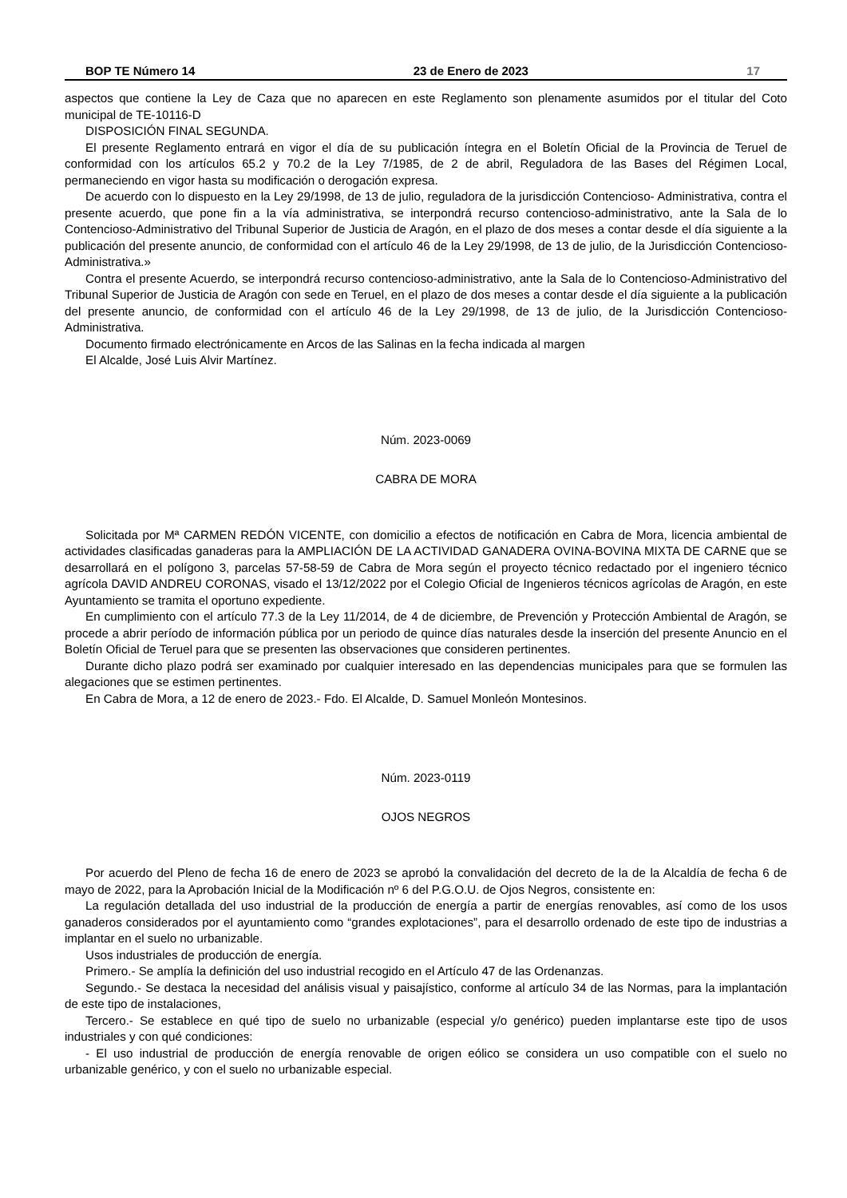BOP TE Número 14 23 de Enero de 2023 17
aspectos que contiene la Ley de Caza que no aparecen en este Reglamento son plenamente asumidos por el titular del Coto municipal de TE-10116-D
DISPOSICIÓN FINAL SEGUNDA.
El presente Reglamento entrará en vigor el día de su publicación íntegra en el Boletín Oficial de la Provincia de Teruel de conformidad con los artículos 65.2 y 70.2 de la Ley 7/1985, de 2 de abril, Reguladora de las Bases del Régimen Local, permaneciendo en vigor hasta su modificación o derogación expresa.
De acuerdo con lo dispuesto en la Ley 29/1998, de 13 de julio, reguladora de la jurisdicción Contencioso- Administrativa, contra el presente acuerdo, que pone fin a la vía administrativa, se interpondrá recurso contencioso-administrativo, ante la Sala de lo Contencioso-Administrativo del Tribunal Superior de Justicia de Aragón, en el plazo de dos meses a contar desde el día siguiente a la publicación del presente anuncio, de conformidad con el artículo 46 de la Ley 29/1998, de 13 de julio, de la Jurisdicción Contencioso-Administrativa.»
Contra el presente Acuerdo, se interpondrá recurso contencioso-administrativo, ante la Sala de lo Contencioso-Administrativo del Tribunal Superior de Justicia de Aragón con sede en Teruel, en el plazo de dos meses a contar desde el día siguiente a la publicación del presente anuncio, de conformidad con el artículo 46 de la Ley 29/1998, de 13 de julio, de la Jurisdicción Contencioso-Administrativa.
Documento firmado electrónicamente en Arcos de las Salinas en la fecha indicada al margen
El Alcalde, José Luis Alvir Martínez.
Núm. 2023-0069
CABRA DE MORA
Solicitada por Mª CARMEN REDÓN VICENTE, con domicilio a efectos de notificación en Cabra de Mora, licencia ambiental de actividades clasificadas ganaderas para la AMPLIACIÓN DE LA ACTIVIDAD GANADERA OVINA-BOVINA MIXTA DE CARNE que se desarrollará en el polígono 3, parcelas 57-58-59 de Cabra de Mora según el proyecto técnico redactado por el ingeniero técnico agrícola DAVID ANDREU CORONAS, visado el 13/12/2022 por el Colegio Oficial de Ingenieros técnicos agrícolas de Aragón, en este Ayuntamiento se tramita el oportuno expediente.
En cumplimiento con el artículo 77.3 de la Ley 11/2014, de 4 de diciembre, de Prevención y Protección Ambiental de Aragón, se procede a abrir período de información pública por un periodo de quince días naturales desde la inserción del presente Anuncio en el Boletín Oficial de Teruel para que se presenten las observaciones que consideren pertinentes.
Durante dicho plazo podrá ser examinado por cualquier interesado en las dependencias municipales para que se formulen las alegaciones que se estimen pertinentes.
En Cabra de Mora, a 12 de enero de 2023.- Fdo. El Alcalde, D. Samuel Monleón Montesinos.
Núm. 2023-0119
OJOS NEGROS
Por acuerdo del Pleno de fecha 16 de enero de 2023 se aprobó la convalidación del decreto de la de la Alcaldía de fecha 6 de mayo de 2022, para la Aprobación Inicial de la Modificación nº 6 del P.G.O.U. de Ojos Negros, consistente en:
La regulación detallada del uso industrial de la producción de energía a partir de energías renovables, así como de los usos ganaderos considerados por el ayuntamiento como “grandes explotaciones”, para el desarrollo ordenado de este tipo de industrias a implantar en el suelo no urbanizable.
Usos industriales de producción de energía.
Primero.- Se amplía la definición del uso industrial recogido en el Artículo 47 de las Ordenanzas.
Segundo.- Se destaca la necesidad del análisis visual y paisajístico, conforme al artículo 34 de las Normas, para la implantación de este tipo de instalaciones,
Tercero.- Se establece en qué tipo de suelo no urbanizable (especial y/o genérico) pueden implantarse este tipo de usos industriales y con qué condiciones:
- El uso industrial de producción de energía renovable de origen eólico se considera un uso compatible con el suelo no urbanizable genérico, y con el suelo no urbanizable especial.